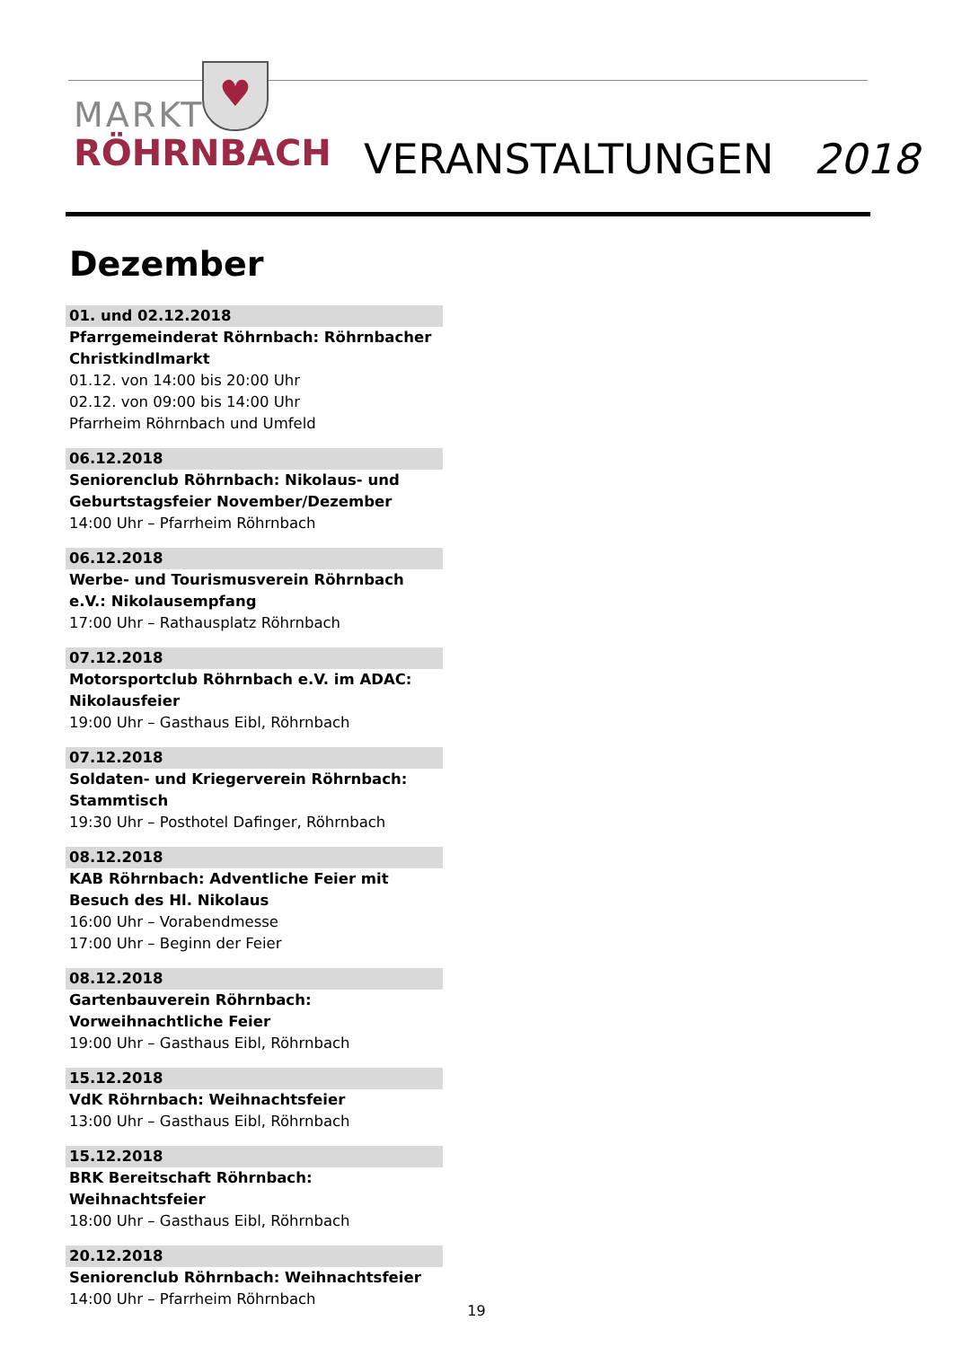♥
MARKT
RÖHRNBACH
VERANSTALTUNGEN 2018
Dezember
01. und 02.12.2018
Pfarrgemeinderat Röhrnbach: Röhrnbacher Christkindlmarkt
01.12. von 14:00 bis 20:00 Uhr
02.12. von 09:00 bis 14:00 Uhr
Pfarrheim Röhrnbach und Umfeld
06.12.2018
Seniorenclub Röhrnbach: Nikolaus- und Geburtstagsfeier November/Dezember
14:00 Uhr – Pfarrheim Röhrnbach
06.12.2018
Werbe- und Tourismusverein Röhrnbach e.V.: Nikolausempfang
17:00 Uhr – Rathausplatz Röhrnbach
07.12.2018
Motorsportclub Röhrnbach e.V. im ADAC: Nikolausfeier
19:00 Uhr – Gasthaus Eibl, Röhrnbach
07.12.2018
Soldaten- und Kriegerverein Röhrnbach: Stammtisch
19:30 Uhr – Posthotel Dafinger, Röhrnbach
08.12.2018
KAB Röhrnbach: Adventliche Feier mit Besuch des Hl. Nikolaus
16:00 Uhr – Vorabendmesse
17:00 Uhr – Beginn der Feier
08.12.2018
Gartenbauverein Röhrnbach: Vorweihnachtliche Feier
19:00 Uhr – Gasthaus Eibl, Röhrnbach
15.12.2018
VdK Röhrnbach: Weihnachtsfeier
13:00 Uhr – Gasthaus Eibl, Röhrnbach
15.12.2018
BRK Bereitschaft Röhrnbach: Weihnachtsfeier
18:00 Uhr – Gasthaus Eibl, Röhrnbach
20.12.2018
Seniorenclub Röhrnbach: Weihnachtsfeier
14:00 Uhr – Pfarrheim Röhrnbach
19